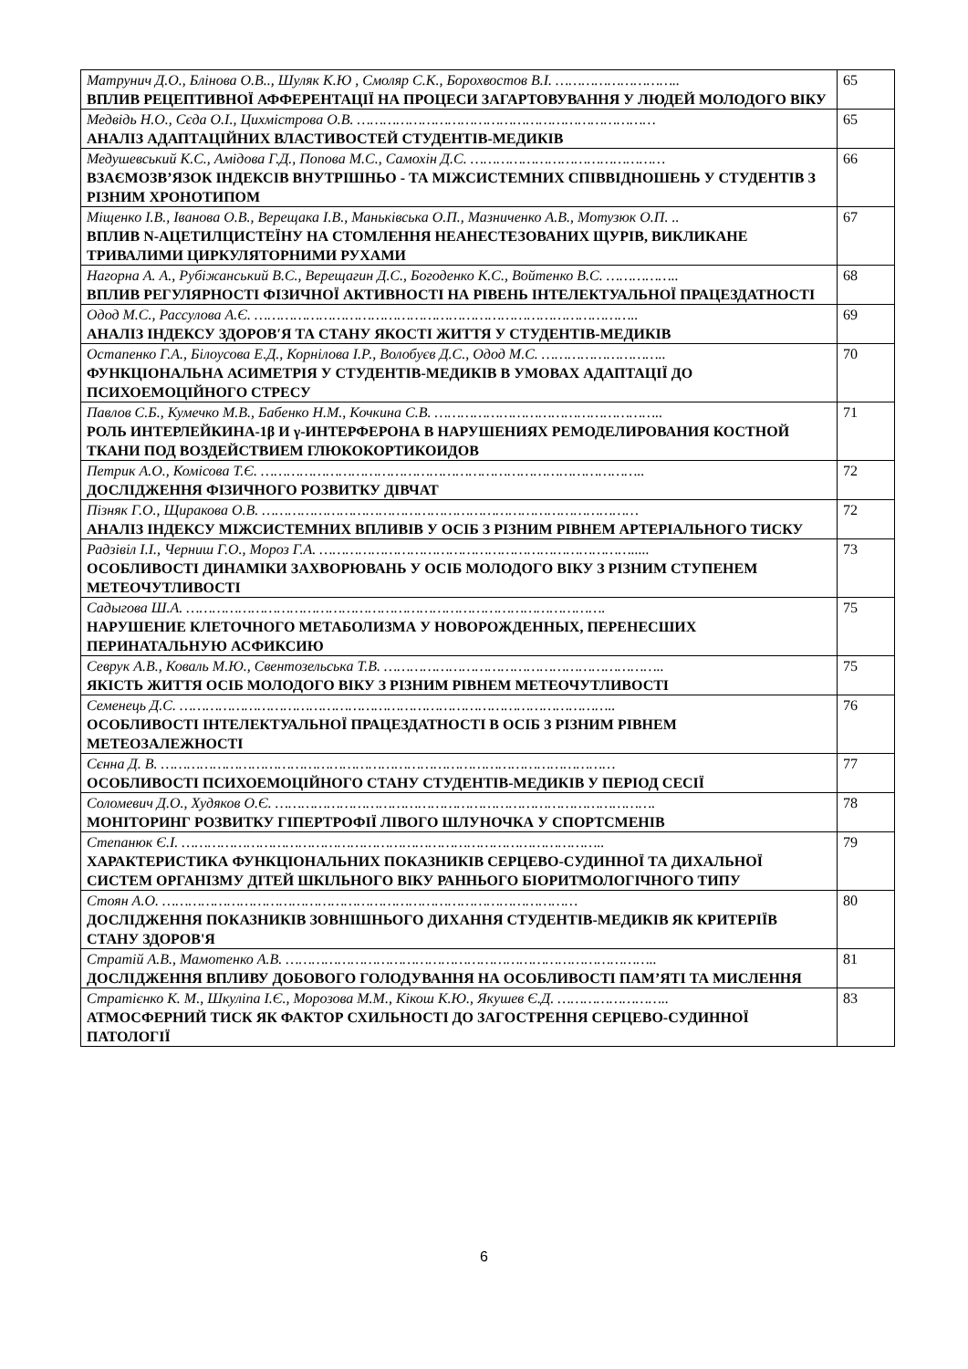| Матрунич Д.О., Блінова О.В.., Шуляк К.Ю , Смоляр С.К., Борохвостов В.І. ……………………….. ВПЛИВ РЕЦЕПТИВНОЇ АФФЕРЕНТАЦІЇ НА ПРОЦЕСИ ЗАГАРТОВУВАННЯ У ЛЮДЕЙ МОЛОДОГО ВІКУ | 65 |
| Медвідь Н.О., Сєда О.І., Цихмістрова О.В. …………………………………………………………… АНАЛІЗ АДАПТАЦІЙНИХ ВЛАСТИВОСТЕЙ СТУДЕНТІВ-МЕДИКІВ | 65 |
| Медушевський К.С., Амідова Г.Д., Попова М.С., Самохін Д.С. ……………………………………… ВЗАЄМОЗВ’ЯЗОК ІНДЕКСІВ ВНУТРІШНЬО - ТА МІЖСИСТЕМНИХ СПІВВІДНОШЕНЬ У СТУДЕНТІВ З РІЗНИМ ХРОНОТИПОМ | 66 |
| Міщенко І.В., Іванова О.В., Верещака І.В., Маньківська О.П., Мазниченко А.В., Мотузюк О.П. .. ВПЛИВ N-АЦЕТИЛЦИСТЕЇНУ НА СТОМЛЕННЯ НЕАНЕСТЕЗОВАНИХ ЩУРІВ, ВИКЛИКАНЕ ТРИВАЛИМИ ЦИРКУЛЯТОРНИМИ РУХАМИ | 67 |
| Нагорна А. А., Рубіжанський В.С., Верещагин Д.С., Богоденко К.С., Войтенко В.С. …………….. ВПЛИВ РЕГУЛЯРНОСТІ ФІЗИЧНОЇ АКТИВНОСТІ НА РІВЕНЬ ІНТЕЛЕКТУАЛЬНОЇ ПРАЦЕЗДАТНОСТІ | 68 |
| Одод М.С., Рассулова А.Є. …………………………………………………………………………….. АНАЛІЗ ІНДЕКСУ ЗДОРОВ′Я ТА СТАНУ ЯКОСТІ ЖИТТЯ У СТУДЕНТІВ-МЕДИКІВ | 69 |
| Остапенко Г.А., Білоусова Е.Д., Корнілова І.Р., Волобуєв Д.С., Одод М.С. ……………………….. ФУНКЦІОНАЛЬНА АСИМЕТРІЯ У СТУДЕНТІВ-МЕДИКІВ В УМОВАХ АДАПТАЦІЇ ДО ПСИХОЕМОЦІЙНОГО СТРЕСУ | 70 |
| Павлов С.Б., Кумечко М.В., Бабенко Н.М., Кочкина С.В. …………………………………………….. РОЛЬ ИНТЕРЛЕЙКИНА-1β И γ-ИНТЕРФЕРОНА В НАРУШЕНИЯХ РЕМОДЕЛИРОВАНИЯ КОСТНОЙ ТКАНИ ПОД ВОЗДЕЙСТВИЕМ ГЛЮКОКОРТИКОИДОВ | 71 |
| Петрик А.О., Комісова Т.Є. …………………………………………………………………………….. ДОСЛІДЖЕННЯ ФІЗИЧНОГО РОЗВИТКУ ДІВЧАТ | 72 |
| Пізняк Г.О., Щиракова О.В. …………………………………………………………………………… АНАЛІЗ ІНДЕКСУ МІЖСИСТЕМНИХ ВПЛИВІВ У ОСІБ З РІЗНИМ РІВНЕМ АРТЕРІАЛЬНОГО ТИСКУ | 72 |
| Радзівіл І.І., Черниш Г.О., Мороз Г.А. ………………………………………………………………..... ОСОБЛИВОСТІ ДИНАМІКИ ЗАХВОРЮВАНЬ У ОСІБ МОЛОДОГО ВІКУ З РІЗНИМ СТУПЕНЕМ МЕТЕОЧУТЛИВОСТІ | 73 |
| Садыгова Ш.А. ……………………………………………………………………………………. НАРУШЕНИЕ КЛЕТОЧНОГО МЕТАБОЛИЗМА У НОВОРОЖДЕННЫХ, ПЕРЕНЕСШИХ ПЕРИНАТАЛЬНУЮ АСФИКСИЮ | 75 |
| Севрук А.В., Коваль М.Ю., Свентозельська Т.В. ……………………………………………………….. ЯКІСТЬ ЖИТТЯ ОСІБ МОЛОДОГО ВІКУ З РІЗНИМ РІВНЕМ МЕТЕОЧУТЛИВОСТІ | 75 |
| Семенець Д.С. ……………………………………………………………………………………….. ОСОБЛИВОСТІ ІНТЕЛЕКТУАЛЬНОЇ ПРАЦЕЗДАТНОСТІ В ОСІБ З РІЗНИМ РІВНЕМ МЕТЕОЗАЛЕЖНОСТІ | 76 |
| Сєнна Д. В. …………………………………………………………………………………………… ОСОБЛИВОСТІ ПСИХОЕМОЦІЙНОГО СТАНУ СТУДЕНТІВ-МЕДИКІВ У ПЕРІОД СЕСІЇ | 77 |
| Соломевич Д.О., Худяков О.Є. ……………………………………………………………………………. МОНІТОРИНГ РОЗВИТКУ ГІПЕРТРОФІЇ ЛІВОГО ШЛУНОЧКА У СПОРТСМЕНІВ | 78 |
| Степанюк Є.І. …………………………………………………………………………………….. ХАРАКТЕРИСТИКА ФУНКЦІОНАЛЬНИХ ПОКАЗНИКІВ СЕРЦЕВО-СУДИННОЇ ТА ДИХАЛЬНОЇ СИСТЕМ ОРГАНІЗМУ ДІТЕЙ ШКІЛЬНОГО ВІКУ РАННЬОГО БІОРИТМОЛОГІЧНОГО ТИПУ | 79 |
| Стоян А.О. …………………………………………………………………………………… ДОСЛІДЖЕННЯ ПОКАЗНИКІВ ЗОВНІШНЬОГО ДИХАННЯ СТУДЕНТІВ-МЕДИКІВ ЯК КРИТЕРІЇВ СТАНУ ЗДОРОВ'Я | 80 |
| Стратій А.В., Мамотенко А.В. ………………………………………………………………………….. ДОСЛІДЖЕННЯ ВПЛИВУ ДОБОВОГО ГОЛОДУВАННЯ НА ОСОБЛИВОСТІ ПАМ’ЯТІ ТА МИСЛЕННЯ | 81 |
| Стратієнко К. М., Шкуліпа І.Є., Морозова М.М., Кікош К.Ю., Якушев Є.Д. …………………….. АТМОСФЕРНИЙ ТИСК ЯК ФАКТОР СХИЛЬНОСТІ ДО ЗАГОСТРЕННЯ СЕРЦЕВО-СУДИННОЇ ПАТОЛОГІЇ | 83 |
6